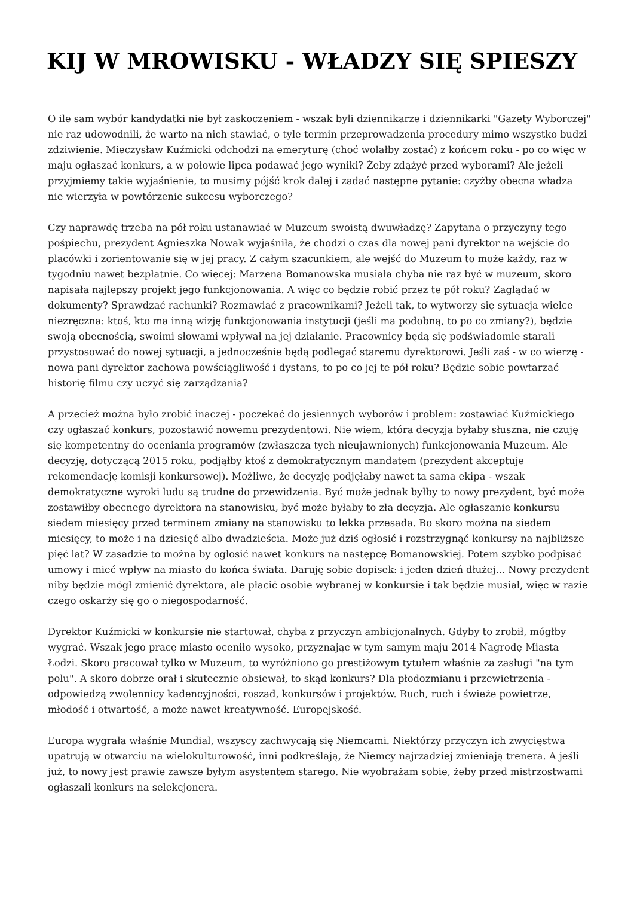KIJ W MROWISKU - WŁADZY SIĘ SPIESZY
O ile sam wybór kandydatki nie był zaskoczeniem - wszak byli dziennikarze i dziennikarki "Gazety Wyborczej" nie raz udowodnili, że warto na nich stawiać, o tyle termin przeprowadzenia procedury mimo wszystko budzi zdziwienie. Mieczysław Kuźmicki odchodzi na emeryturę (choć wolałby zostać) z końcem roku - po co więc w maju ogłaszać konkurs, a w połowie lipca podawać jego wyniki? Żeby zdążyć przed wyborami? Ale jeżeli przyjmiemy takie wyjaśnienie, to musimy pójść krok dalej i zadać następne pytanie: czyżby obecna władza nie wierzyła w powtórzenie sukcesu wyborczego?
Czy naprawdę trzeba na pół roku ustanawiać w Muzeum swoistą dwuwładzę? Zapytana o przyczyny tego pośpiechu, prezydent Agnieszka Nowak wyjaśniła, że chodzi o czas dla nowej pani dyrektor na wejście do placówki i zorientowanie się w jej pracy. Z całym szacunkiem, ale wejść do Muzeum to może każdy, raz w tygodniu nawet bezpłatnie. Co więcej: Marzena Bomanowska musiała chyba nie raz być w muzeum, skoro napisała najlepszy projekt jego funkcjonowania. A więc co będzie robić przez te pół roku? Zaglądać w dokumenty? Sprawdzać rachunki? Rozmawiać z pracownikami? Jeżeli tak, to wytworzy się sytuacja wielce niezręczna: ktoś, kto ma inną wizję funkcjonowania instytucji (jeśli ma podobną, to po co zmiany?), będzie swoją obecnością, swoimi słowami wpływał na jej działanie. Pracownicy będą się podświadomie starali przystosować do nowej sytuacji, a jednocześnie będą podlegać staremu dyrektorowi. Jeśli zaś - w co wierzę - nowa pani dyrektor zachowa powściągliwość i dystans, to po co jej te pół roku? Będzie sobie powtarzać historię filmu czy uczyć się zarządzania?
A przecież można było zrobić inaczej - poczekać do jesiennych wyborów i problem: zostawiać Kuźmickiego czy ogłaszać konkurs, pozostawić nowemu prezydentowi. Nie wiem, która decyzja byłaby słuszna, nie czuję się kompetentny do oceniania programów (zwłaszcza tych nieujawnionych) funkcjonowania Muzeum. Ale decyzję, dotyczącą 2015 roku, podjąłby ktoś z demokratycznym mandatem (prezydent akceptuje rekomendację komisji konkursowej). Możliwe, że decyzję podjęłaby nawet ta sama ekipa - wszak demokratyczne wyroki ludu są trudne do przewidzenia. Być może jednak byłby to nowy prezydent, być może zostawiłby obecnego dyrektora na stanowisku, być może byłaby to zła decyzja. Ale ogłaszanie konkursu siedem miesięcy przed terminem zmiany na stanowisku to lekka przesada. Bo skoro można na siedem miesięcy, to może i na dziesięć albo dwadzieścia. Może już dziś ogłosić i rozstrzygnąć konkursy na najbliższe pięć lat? W zasadzie to można by ogłosić nawet konkurs na następcę Bomanowskiej. Potem szybko podpisać umowy i mieć wpływ na miasto do końca świata. Daruję sobie dopisek: i jeden dzień dłużej... Nowy prezydent niby będzie mógł zmienić dyrektora, ale płacić osobie wybranej w konkursie i tak będzie musiał, więc w razie czego oskarży się go o niegospodarność.
Dyrektor Kuźmicki w konkursie nie startował, chyba z przyczyn ambicjonalnych. Gdyby to zrobił, mógłby wygrać. Wszak jego pracę miasto oceniło wysoko, przyznając w tym samym maju 2014 Nagrodę Miasta Łodzi. Skoro pracował tylko w Muzeum, to wyróżniono go prestiżowym tytułem właśnie za zasługi "na tym polu". A skoro dobrze orał i skutecznie obsiewał, to skąd konkurs? Dla płodozmianu i przewietrzenia - odpowiedzą zwolennicy kadencyjności, roszad, konkursów i projektów. Ruch, ruch i świeże powietrze, młodość i otwartość, a może nawet kreatywność. Europejskość.
Europa wygrała właśnie Mundial, wszyscy zachwycają się Niemcami. Niektórzy przyczyn ich zwycięstwa upatrują w otwarciu na wielokulturowość, inni podkreślają, że Niemcy najrzadziej zmieniają trenera. A jeśli już, to nowy jest prawie zawsze byłym asystentem starego. Nie wyobrażam sobie, żeby przed mistrzostwami ogłaszali konkurs na selekcjonera.